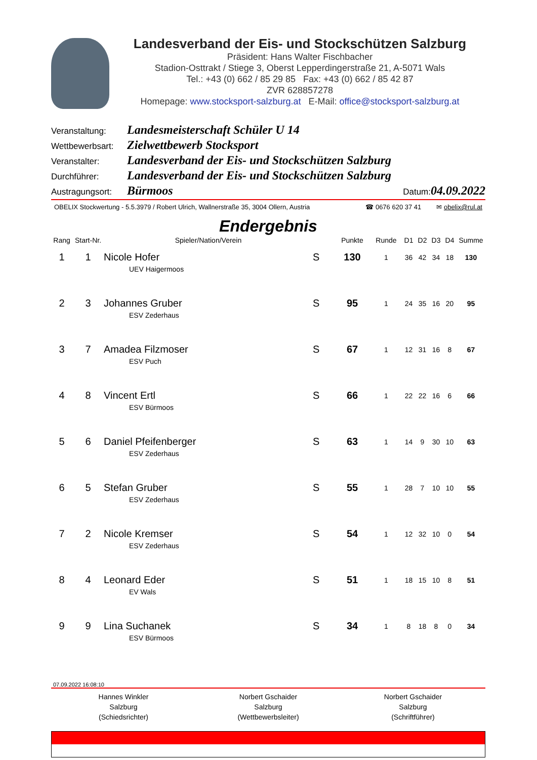Landesverband der Eis- und Stockschützen Salzburg
Präsident: Hans Walter Fischbacher
Stadion-Osttrakt / Stiege 3, Oberst Lepperdingerstraße 21, A-5071 Wals
Tel.: +43 (0) 662 / 85 29 85 Fax: +43 (0) 662 / 85 42 87
ZVR 628857278
Homepage: www.stocksport-salzburg.at E-Mail: office@stocksport-salzburg.at
Veranstaltung: Landesmeisterschaft Schüler U 14
Wettbewerbsart: Zielwettbewerb Stocksport
Veranstalter: Landesverband der Eis- und Stockschützen Salzburg
Durchführer: Landesverband der Eis- und Stockschützen Salzburg
Austragungsort: Bürmoos Datum: 04.09.2022
OBELIX Stockwertung - 5.5.3979 / Robert Ulrich, Wallnerstraße 35, 3004 Ollern, Austria ☎ 0676 620 37 41 ✉ obelix@rul.at
Endergebnis
| Rang | Start-Nr. | Spieler/Nation/Verein | | Punkte | Runde | D1 | D2 | D3 | D4 | Summe |
| --- | --- | --- | --- | --- | --- | --- | --- | --- | --- | --- |
| 1 | 1 | Nicole Hofer | S | 130 | 1 | 36 | 42 | 34 | 18 | 130 |
| | | UEV Haigermoos | | | | | | | | |
| 2 | 3 | Johannes Gruber | S | 95 | 1 | 24 | 35 | 16 | 20 | 95 |
| | | ESV Zederhaus | | | | | | | | |
| 3 | 7 | Amadea Filzmoser | S | 67 | 1 | 12 | 31 | 16 | 8 | 67 |
| | | ESV Puch | | | | | | | | |
| 4 | 8 | Vincent Ertl | S | 66 | 1 | 22 | 22 | 16 | 6 | 66 |
| | | ESV Bürmoos | | | | | | | | |
| 5 | 6 | Daniel Pfeifenberger | S | 63 | 1 | 14 | 9 | 30 | 10 | 63 |
| | | ESV Zederhaus | | | | | | | | |
| 6 | 5 | Stefan Gruber | S | 55 | 1 | 28 | 7 | 10 | 10 | 55 |
| | | ESV Zederhaus | | | | | | | | |
| 7 | 2 | Nicole Kremser | S | 54 | 1 | 12 | 32 | 10 | 0 | 54 |
| | | ESV Zederhaus | | | | | | | | |
| 8 | 4 | Leonard Eder | S | 51 | 1 | 18 | 15 | 10 | 8 | 51 |
| | | EV Wals | | | | | | | | |
| 9 | 9 | Lina Suchanek | S | 34 | 1 | 8 | 18 | 8 | 0 | 34 |
| | | ESV Bürmoos | | | | | | | | |
07.09.2022 16:08:10
Hannes Winkler
Salzburg
(Schiedsrichter)
Norbert Gschaider
Salzburg
(Wettbewerbsleiter)
Norbert Gschaider
Salzburg
(Schriftführer)